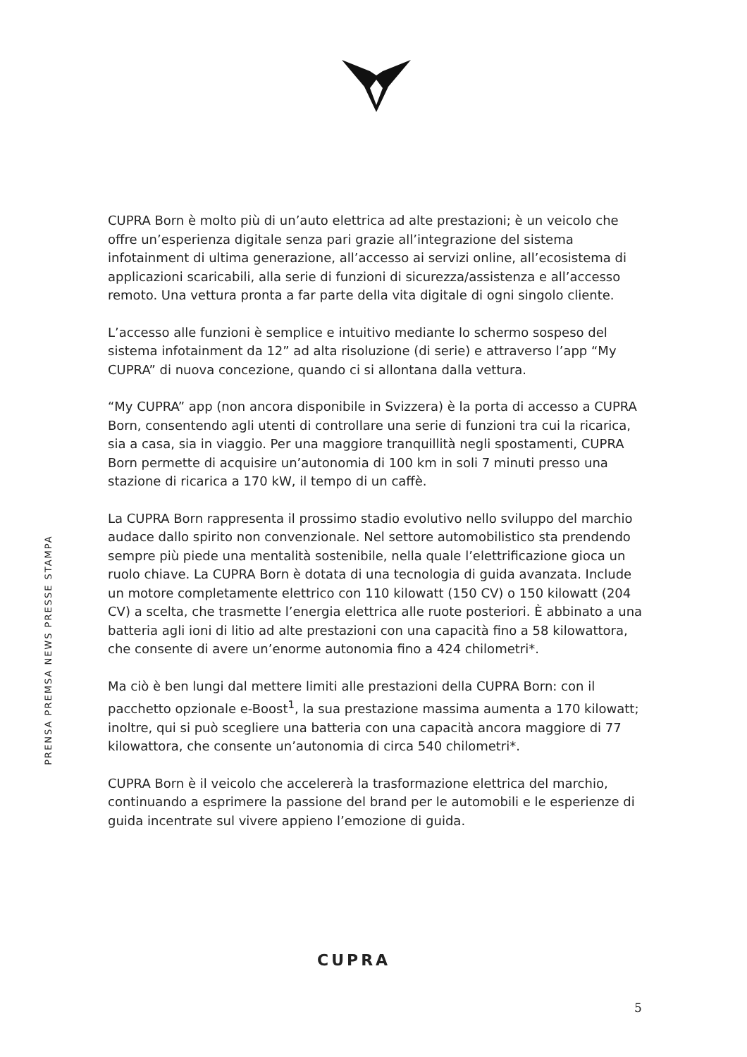PRENSA PREMSA NEWS PRESSE STAMPA
CUPRA Born è molto più di un’auto elettrica ad alte prestazioni; è un veicolo che offre un’esperienza digitale senza pari grazie all’integrazione del sistema infotainment di ultima generazione, all’accesso ai servizi online, all’ecosistema di applicazioni scaricabili, alla serie di funzioni di sicurezza/assistenza e all’accesso remoto. Una vettura pronta a far parte della vita digitale di ogni singolo cliente.
L’accesso alle funzioni è semplice e intuitivo mediante lo schermo sospeso del sistema infotainment da 12” ad alta risoluzione (di serie) e attraverso l’app “My CUPRA” di nuova concezione, quando ci si allontana dalla vettura.
“My CUPRA” app (non ancora disponibile in Svizzera) è la porta di accesso a CUPRA Born, consentendo agli utenti di controllare una serie di funzioni tra cui la ricarica, sia a casa, sia in viaggio. Per una maggiore tranquillità negli spostamenti, CUPRA Born permette di acquisire un’autonomia di 100 km in soli 7 minuti presso una stazione di ricarica a 170 kW, il tempo di un caffè.
La CUPRA Born rappresenta il prossimo stadio evolutivo nello sviluppo del marchio audace dallo spirito non convenzionale. Nel settore automobilistico sta prendendo sempre più piede una mentalità sostenibile, nella quale l’elettrificazione gioca un ruolo chiave. La CUPRA Born è dotata di una tecnologia di guida avanzata. Include un motore completamente elettrico con 110 kilowatt (150 CV) o 150 kilowatt (204 CV) a scelta, che trasmette l’energia elettrica alle ruote posteriori. È abbinato a una batteria agli ioni di litio ad alte prestazioni con una capacità fino a 58 kilowattora, che consente di avere un’enorme autonomia fino a 424 chilometri*.
Ma ciò è ben lungi dal mettere limiti alle prestazioni della CUPRA Born: con il pacchetto opzionale e-Boost<sup>1</sup>, la sua prestazione massima aumenta a 170 kilowatt; inoltre, qui si può scegliere una batteria con una capacità ancora maggiore di 77 kilowattora, che consente un’autonomia di circa 540 chilometri*.
CUPRA Born è il veicolo che accelererà la trasformazione elettrica del marchio, continuando a esprimere la passione del brand per le automobili e le esperienze di guida incentrate sul vivere appieno l’emozione di guida.
CUPRA
5